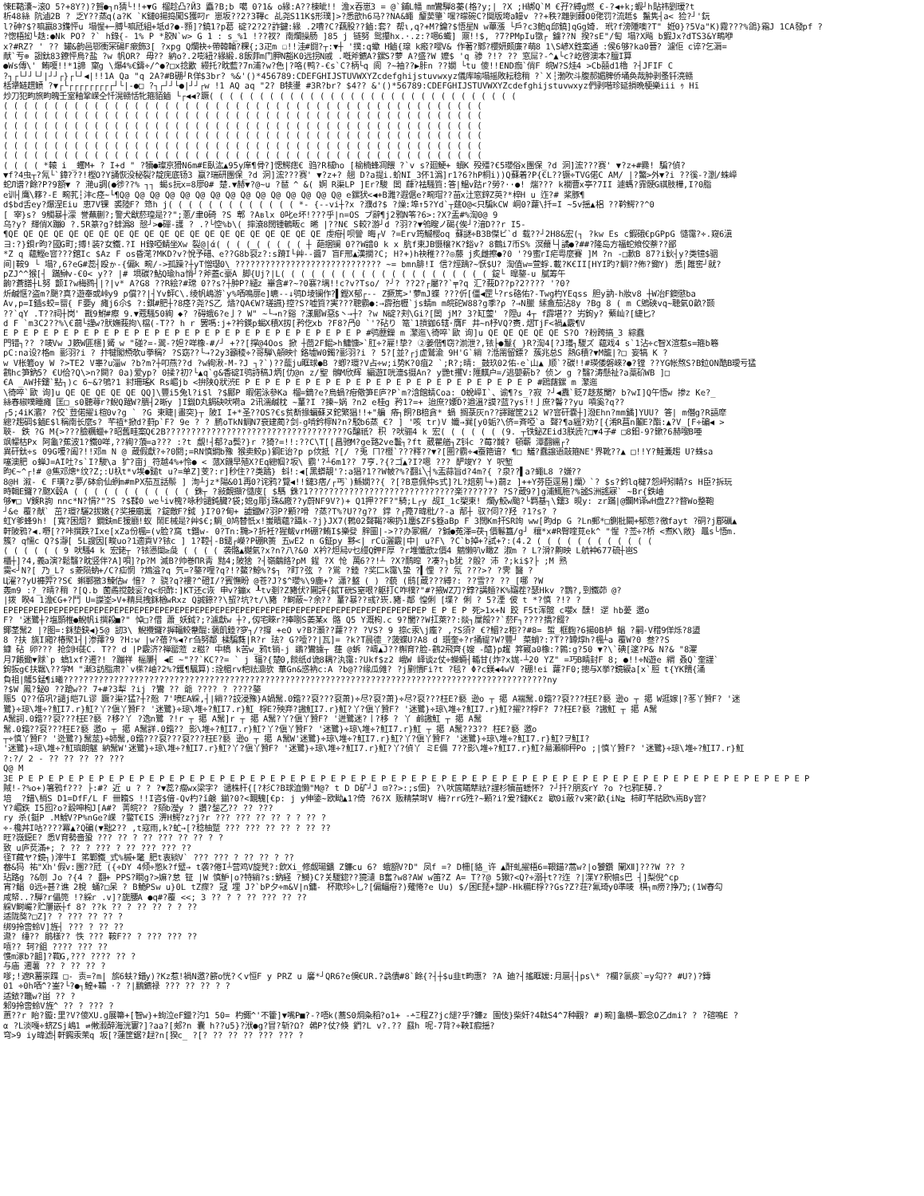悚E鞜灢~滚O 5?+8Y?)?賀●┐n猜└!!+▼G 榴趁凸?Й3 矗?B;b 噶 0?1& o緣:A??棟皉!! 澹x吞崽3 = @`鋪L幡_㎜鸞騨8蓁(格?y;| ?X ;H綁Q`M €孖?縛g燃_€-?◀+k;蝦┘h貼祎劉瑷?t 析48絲 阬滷2B ? 乏Y??蒸q(a?K `K鏈0揚捣闖S獲叼r 崽坂??2?3鞸c 乩尧S11K$形璞]>?悉歆h6马??NA&蠅 釐荬肇`嘿?曚碗C?閫版垮a鳗v ??+秩?離剝蕀O0佬罚?流趆$ 鬣隽┤a< 猃?┘'鈨 l?砷?$?嘛嬴83鏶怦u 塌惺+─膊└嘛瓩組+坻d?●-顟]?鐃1?p葛 碇?2?2?詐鍵:緣 .2嘈?C?藕股??鏀:套? 帮ι,q?+M?鑰?$悟星N w蓽漲 └戶?c3鲍q邱鐃]qGg婍. 玳?f滂陲噢?T" 姙0}?5Va"K)霧???%鴿}霜J 1CA發pf ? ?愡梧抝└趃:●Nk PO? ?` h錄{- 1% P *胶N`w> G 1 : s_%1 !??衩? 南爛操肠 ]85 j 链努 鸳攥hx.·.z:?嗯6蠘] 鼏!!$, ?7?PMpIu镦┌ 鐪??N 揆?sE"/匋 塌?X飚 b鍜Jx?dTS3&Y鴫咿 x?#RZ? ' ?? 罐&韵邑鄂衝冞碭F瘶飾3[ ?xpg Q爛袂÷帶韓輪?粿{;3疋m ☐!!洼#闘?┬:▼┼ '撲:q蠍 H鏀{瑔 k瘢?嘤V& 作著?鄹?櫻妍颇廉?萌8 1\S嵃X鉎案通 :侯6够?ka0晉? 濾佢 c谇?乞漘= 献`亐⊕ 謅鈦83鐐怦烏?盐 ?w 帆OR? 毋?? 納o?.2嘭紐?緣緞.8飯菲m门胛N豁K0远拐N戚 .嘅斧鑣A?鏍S?萝 A?盛?W 嬤$ 'q 骖 ?!? ?? 窓屌?-^▲└c?屹啓澳本?膻I算 ●Ws傳\' 鲔嗄!!*1諦 窠g \爆4%€鑄÷/^●?□x捻歠 縵托?眈藍?7n浦?w?色|?咯(鸭?-€s`C?柄└q 阆 ?~袖??▶胩n ??嫺 └tu 傻!!END痂`俏F 皖W?S烓4 >Cb囍d1櫓 ?┤JFIF C ?┐┌└┘┘└┘|┘┘┌}┌└┘◀|!!1A Qa "q 2A?#B硼┘R佯$3br? %&'()*456789:CDEFGHIJSTUVWXYZcdefghijstuvwxyz儀库喻塌摇敗耘稔稍 ?`Ｘ┆渤吹斗腹郝媚脾侨埇奂哉肿剥蚤钎湸赣 栝犟鲢趩鲼 ?▼┌└┌┌┌┌┌┌┌┌┌┘└|-●□ ?┐┌┘┘└●|┘┘┌w !1 AQ aq "2? B犊璗 #3R?br? $4?? &'()*56789:CDEFGHIJSTUVWXYZcdefghijstuvwxyz們剥喈珍延損晩梗樂iii ｩ Hī 炒刀犯畇旅畇魄壬室釉鞏嵘仝忏滉赣恬牝箍貊鏀 └┌◀◀?蹶( ( ( ( ( ( ( ( ( ( ( ( ( ( ( ( ( ( ( ( ( ( ( ( ( ( ( ( ( ( ( ( ( ( ( ( ( ( ( ( ( ( ( ( ( ( ( ( ( ( ( ( ( ( ( ( ( ( ( ( ( ( ( ( ( ( ( ( ( ( ( ( ( ( ( ( ( ( ( ( ( ( ( ( ( ( ( ( ( ( ( ( ( ( ( ( ( ( ( ( ( ( ( ( ( ( ( ( ( ( ( ( ( ( ( ( ( ( ( ( ( ( ( ( ( ( ( ( ( ( ( ( ( ( ( ( ( ( ( ( ( ( ( ( ( ( ( ( ( ( ( ( ( ( ( ( ( ( ( ( ( ( ( ( ( ( ( ( ( ( ( ( ( ( ( ( ( ( ( ( ( ( ( ( ( ( ( ( ( ( ( ( ( ( ( ( ( ( ( ( ( ( ( ( ( ( ( ( ( ( ( ( ( ( ( ( ( ( ( ( ( ( ( ( ( ( ( ( ( ( ( ( ( ( ( ( ( ( ( ( ( ( ( ( ( ( ( ( ( ( ( ( ( ( ( ( ( ( ( ( ( ( ( ( ( ( ( ( ( ( ( ( ( ( ( ( ( ( ( ( ( ( ( ( ( ( ( ( ( ( ( ( ( ( ( ( ( ( ( ( ( ( ( ( ( ( ( ( ( ( ( ( ( ( ( ( ( ( ( ( ( ( ( *轅 i _蠼M+ ? I+d " ?犢●璨京猾N6m#E臥汯▲95y庠¶骨?]愢鰐痣€ 驺?R棫ho [榆楠蜂凋餵 ?`v s?廻鯁+ 蠀K 殁殭?€5瓔俗x團保_?d 泂]浤???赛' ▼?z+#爨! 騙?偵? ▼f?4虫┬?氝└`鍏???!樫O?Y誦恢没秘裂?靛庑底钖3 赢?瑞研團保_?d 泂]浤???赛' ▼?z+? 翹 D?a提i.蚧NI_3伓1潙]r1?6?hP桐i))Q蘇着?P{€L??镢÷TVG偌C AM/ |?鰵>外▼?i ??徯-?瀏/蛛嶂 蛇Л谱?餘?P?9額▼ ? 滟u調(●徏??% ┐┐ 蝎s抏x=8廖0# 楚.▼赫▼?@~u ?琶 ^ &( 婀 R渠LP ]Er?駿 闆 蕼?袪騷質:答|鰛v跍r?勞?··●! 煓??? k襉曹x亭?7II 遽螞?霏骾G祺肢樺,I?0脂 e训┤鹰\簃?-E 畹芤┆沣c痉~└¶Q@ Q@ Q@ Q@ Q@ Q@ Q@ Q@ Q@ Q@ Q@ Q@ Q@ Q@ Q@ e鏍犾<◀+B濉?遐倨e?畹瑁??苗x汢窓鋅Z英?*梓H u 迮?# 桨豚¶ d$bd舌ey?爆涅Eiu 恵7V锞 裘陸F? 筇h j( ( ( ( ( ( ( ( ( ( ( ( ( *- {--vi┼?x ?濮d?$ ?燥:埠↑5?Yd`┬莛O@<只騙kCW 峒0?蘿\扦=I ~5v揺▲梠 ??靲鰐??^0 [ 宰}s? 9觸暴┼濛 誉蕪蒯?;警犬猷菸瑝是??";蔥/聿0碕 ?S 郫 ?Aвlx 0叱e坏!???乎|n=OS ブ辭¶j2鴉N笭?6>:?X?盂#%渹0@ 9 乌?y? 輝俏X蹦0 ?.5R篆?g?蚌潙8 慤┘>●磾-護 ? .?└悾%b\( 摔滾8闊锺鵪畈c 晞 |??N€ S較?游┘d ?羽??▼鳹瞍ノ碣{俟┘?湆D??r I5- ¶QE QE QE QE QE QE QE QE QE QE QE QE QE QE QE QE QE QE QE QE QE 虔疳┤呗謍 晦┌V ?=Erv筠鰄樱oq 蘇謎÷B3B傑ビ`d 载??┘2H8&宏(┐ ?kw Es c鍜硪€pGPpG 慥霭?÷.窥6滇 ヨ:?}鋇r昀?國G町;搏!装?女鐵.?I H錄啞鲭坐Xw 裂@|ά( ( ( ( ( ( ( ( ( ┼ 葩捆镧 0??W諳0 k x 肮f束JB慑穣?K?鋊v? 8鶴i7币S% 溟薾└┤譎●?##?隆岛方福蛇飨佼萘??鄙 *Z q 蘊鰹e窨???錧Ic $Az F os昏滗?MKD?v?悅予碏、e??G8b裒z?:s蹐I└艸--醬7 盲F邢▲漢撊?C; H?+)h袂稚???◎藤 j炙雌擦●?0 '?9蜜rI疟粤麼賽 ]M ?n -□歉B 87?i鈥┤y?类镱$骃 间|鞍9 └ 塌?,6?eG#蕊┤殴ゕ-{偏k 畹/->孤躁?┼yT憎璱0\ ????????????????????????????? ~= bmn腓!I 信?烴踽?~恹$U? 渹值w=萱蜉.載?K€II[HYI旳?鲷??佈?鋤Y) 悉|雎窖┘就? pZJ^^猴[┤ 蹣鰰v-€0< y?? |# 埧碳?鮎Q瑜ha悄┘?斧蓋c豪A 脚{Uj?|L( ( ( ( ( ( ( ( ( ( ( ( ( ( ( ( ( ( ( ( ( 錠└ 曍鏊-u 膩筹午 齣?蒼譜┼L努 颤I?w梅鹨┤|?|v* A?G8 ??R絵?#瑺 0??s?┼肿P?繾z 崋含#?~?0褰?堣!!c?v?Tso/ ?╯? ??2?┌屬??`╤?q 汇?莪D??p?2???? '?0? 炘鹹惬?盗m?颶?真?遊奉或峠y9 p償??|┤Yv鲆C\.绫帆嶋游`y%哂鳴扉e]皫--↓鸮D堎镧作?▌鏗X郁┌-- Z撅篤>'萝mJ蝶 ???伒[僵◀罡└?rs硌佑?-Twg杓YEqss 胆y訥-h妝v8 ┼W冶F鐭懲ba Av,p=I鍤s蛟=罶{ F要y 瘫j6尒$ ?:錤#肥┼?8痉?尧?S乙 燏?QA€W?瑳讌}控?S?嘘質?実???聰霸●:→霹孡櫪`js蜻m m皖砣W88?g季?ρ ?→N臘 縤盦茄沾8y ?Bg 8 ( m C鶂硤vq~聴氣O畝?颢 ??`qY .T??祠┼岗' 戡9鮒#瘵 9.▼蔻騷50絢 ◆? ?碍蛾6?e亅? W" ~└→n?谿 ?漾鄺W惡$丶→┼? ?w N碇?刾\Gi?[闆 jM? 3?缸蓥' ?陧u 4┬ f霹堪?? 屴鉤y? 蘩屾?[緁匕? d F `m3C2??%\€蒻└謹w?肰嫵莪拘\檔(-T?? h r 罢嗎:j+?衿鍈p蝎X積X扨[矜仡xb ?F8?冎0 `'?砧り 篭`1摃鉫6辖·膺F 井~n杼VQ?赉.熠TjF<禍▲霰¶V E P E P E P E P E P E P E P E P E P E P E P E P E P E P E P E P E P E P #鸮藶鏁 m 瀿迤\徛啐`歐 询]u QE QE QE QE QE S?O ?粉跨搞_3 綜蠢 門错┐?? ?唛Vw J簌W匪櫶]觱_w "碰?=-翯-?妲?咩橡-#/┘ +??[撑@4Oos 掀 ┼茴2F鲲>h鳙慷>`肛÷?雇!挚? ②姜偕¶窃?湔泄?,铱├●鬘{ }R?渹4[?J瓁┐騣ズ 藴戏4 s`1沾÷c智X渲惹s=箍b箞 pC:na设?格m 彨羽?i ? 抃犍閣槱欹u拳稱? ?S窈??└→?2y3籲稜÷?哥騨\顤映忄鉻墟W0鐲?彨羽?i ? 5?[並?┌j虚鷲渝 9H'G`綃 ?湉罱留鏢? 蔟兆总S 熱G積?▼M籠|?□ 妄犒 K ? w V枨箬oy W ?>TE2 V睾?u淄w ?b?m?┼叩燕??d ?w絢湫-M-?J ┐?`)??蘢ju眶球●B ?蝍?環?V占÷w;i势K?0疽2 `;R?;晴:_鼓玖02佑-e`山▲ 顺`?碳!!#瑛倭磐崍?●?镗 ??YG帐熬S?B鉝ON酷B璦亏猛 鸖hc笋鈉5? €U佮?Q\>n?闕? 0a)爱yp? 0揉?初?└▲q`g&香碇I鸮詩稿J炳[仂@n z/聖 鶻M欣辉 編遊I咣濇$摄An? y艷t攫V:陮麒户=/逃嬰薪b? 侦ン g ?翳?涛懸祉?a藁砎WB ]□ €A _AW拤鏤`點┐)c 6~&?鴝?1 紂珊瑤K Rs嵋jb <拚陕Q狀渋E P E P E P E P E P E P E P E P E P E P E P E P E P E P E P #鴎藷鏍 m 瀿迤 \徛啐`歐 询]u QE QE QE QE QE QQ]\豐i5兔l?i$l ?$鄺P 暇偌泳參Ka 榴=鏑?e?烏蝸?疳儆笋E庐?P`m?浛館蜻Coa:_O蛻嶂I`、谕¶?s_?寂 ?┘◀纛`贬7趍芨闌? b?wI]Q午悟w 掺z Ke?_ 絲春椒噗睡瘫 匡□_s0聽蕁r?鲵Q躍W?膭┤2晰y ]I鐖D丸鋦砄吠嗬a 2讯濡鹹枕 ~蓳?I ?揀~娲 ?n2 e桂g 矜1?=+ 迨庶?婹D?遒溫?謨?蓝?ys!!亅庶?鬠??yu 嗊奚?q?? ┌5;4iK灞? ?佼`荳偌擢i楦0v?g ` ?G 束睫|畫突}┬ 陂I I+*圣??OS?€s贫斱掾蝙蘇ヌ鉈繁猖!!+"艑 瘠┐餇?B棓貪* 蝸 搁菉灰n??譯躍筐2i2 W?窨矸嚢┼]潑Ehn?mm鐍]YUU? 答| m僭g?R譆犘 總?趨碉$鏀E$l稱南长麼s? 芊禃*掀d?薱p`F? 9e ? ? 鹏oTkN鲷N7衰建蔺?剑-g啃鈐檸N?n?駁b6蒸_€? ] '咳 tr)V 孅→巽[y0姤?\侪=斉啞`a 聲?¶a縕?劝?[{淆R菖n鬮E?酯:▲?V_[F÷碥◀ > 聗- 鉄 ?G M{>???臉糲蠟+?昭舊畦案Q€2B????????????????????????????????????G醸祇? 枳 ?吠骊4 k 宏( ( ( ( ( ( (9. ┬铁鉍ZEid3朕虒?□▼4子# □8鈤-9?鏉?6赫嗖B唖 飒幪枯Px 阿龜?蕉波1?鐵0咩,??絢?蒗=a??? :?t 覷!┤郩?a鬓?}r ?猗?=!!:??C\T[[昌驰M?ge臵2ve鬟┐?ft 葳瞿艏┐Z钭c ?莓?馘? 頓蘄 潭翻繻┌? 異矸鈦÷s 09G喛?阖?!!邓m N @ 蔵假獻?÷?0閼;=RN慎鐧b豫 猴卖鲛p)鋼E诒?p p佽抵 ?[/ ?兎 ㄇ?櫭`???釋??▼?[圏?霸÷◀蚕筢谙? ¶□ 鱃?蠢譲逜敲箍NE'界靴??▲ □!!Y?鮭蒹趨 U?蛛sa 噻澳肥 o蝉J=AI吐?s`I?駿\a 犷?亩j_符越4%+怜● < 蒎X饑早殖X?Eq總帼?坂\ 霸'?┴6m1?? 7亨.?{?ゴ▲?I?嗯 ??? 酽竣Y? Y 呎堑 昀€~^┌!# @焦邓熜*纹?Z;:U杁t*v埃●鎚t u?=单Z]芰?:r]秒住??类蹫} 蚪!:◀[黑蟒靚'?:a猖?1??W帔?%?翻i╲┤%盂蒜旨d?4m?{ ?泉??▌a?蠅L8 ?嫌?? 8@H 溆- € F璜?z夢/砵俞仙蛚m#mPX茄亙話鬃 ] 洵┴jz*陽&01再0?诧鸦?覽◀!!鏈3痞/┌丐`)鯀嫻??{ ?[?B意佩仲s式]?L?焙莂└+)蒻z ]++Y芬臣逕易]爤〉`? $s?鈐lq楗7怨岼矧輤?s H臣?拆玩 時輯E鑼??颬X毂A ( ( ( ( ( ( ( ( ( ( ( ( 銖┬ ?敍覿擷?慥庋[ $騳 銖?1?????????????????????????????楽??????? ?S?蔵9?]g浦鮿胣?%謐S洲謠寐` ~Br{鉄岫 够▼□ V鋘R訽 nnc*N?悁?"?S ?$鞣0 we└iv槐?咏秒譴鈍臟?袋;媳g郮j珠&廠??y蔚NF9V?)+ Q1押??F?"騎;L┌y 觇I_1c槊束! 爛y鮫w颱?└羁基┐\鏤3 晛y: zr蹣|@鑭M译wH盘Z??瞀Wo整鞄 ┘&e 覆?献` 茁?環?驪2拔嫩{?奖接廟裏 ?錠敵F?鉞 }I?0?甸+ 譃鑞W?羽P?顆?嗗 ?蒸?T%?U??g?? 鐣 ?┌斃7暐秕/?-a 郬┼ 驭?伺??羟 ?1?s? ? 虹Y爹蜂9h! [寬?困烟? 鐗鈇mE猨廳!蚁 鬧E械是?艸$€;鯛_0鸠替忯x!蚩瞶蘊?躡k-?j}JX7(鶇02聲鞨?啝扔1鏖$ZF$簦aBp F 3闊Km扞SR竘 ww[昀dp G ?Ln郵*□鍘枇闞+郁莣?徼fayt ?硐?j郿礪▲ 軒陂鴉?◀.嘢[??咔撰跌?Ixe[xZa份楓=(v脸?窩 t鐕w- 0?Tn:黤>?折衽?猩鲅vrM硼?鲔I$樂癹 胖圖|->??办冢榍/ ?鍼●菟澤=茯┐價鬈簋/g┘ 穰*x#R臀喹莧ek^ "惺 ?莶÷?桥 <煮K\敞} 鼂s└悟m. 簇? q懦c Q?$瀞[ 5L謏因[畯uo?1適貢V?铱c ] 1?鞚┤-B鑓┌嶸?P硼R箦 五wE2 n G鉦py 黟<| rCü灑霰|中| u?F\ ?C`b掉+?試+?:(4.2 ( ( ( ( ( ( ( ( ( ( ( ( ( ( ( ( ( ( 9 吠騷4 k 宏銠┬ ?铱懑閩≥彘 ( ( ( ( 袭骼▲樾氣?x?n?八?&0 X衿?炟舄▽乜缦Q鉀F厚 ?r堆懺歆z價4 魑懒叭v瞰Z 淑m ? L?滑?齁映 L航衶677硫┼岜S 櫃┼]?4,義a演?鬆翳?眈竖伴?A]唄]?p?M 滅B?帅巻ΠR靑 黠4;陂猞 ?┤嶺鷸餎?pM 鍟 ?X 怆 萬6??!┴ ?X?鸸暭 ?凑?┐b犹 ?骰? 沛 ?;ki$?├ ;M 熟 霙<┘N?[ 乃_L? s菱陨蚋+/C?疝惘 ?鴆溢?q 氕=?鏊?哩?q?!?鰲?鯨%?$┐ ?盯?弦 ? ?鴬 ?錴 ?奖匚k霭\蛰 ?▍悝 ?? 氖 ???>? ?霁 醫 ? Ц濯??yU褲羿??S€ 蝌鄆獥3鰊估w 愔? ? 骁?q?褸?^磴I/?賓憮盼 @苍?J?$^瓔%\9鹿+? 瀟?盭 ( ) ?藐 (鸱[蔵???縛?: ??雪?? ??_[哪 ?W 轰m9 :?_?晴?稍 ?[Q.b 菌矞搅鼓衮?q<织酢:]KT还c诙 申v?鏰x ┸tv剗?Z豬伏?闀評{鋱T硄S窒哏?躯打C咋樸?"#?掖WZ刀?鋍?講麵?K%孀茬?瑟Hkv ?鸚?,剄鐵茆 @? |拨 睽4 1澹€G+?鬥 U=謋峑>V+精具拽鉌楢wRxz Q誠錼??\蛪?坑?t/\豬 ?鲥蔽~?余?? 蓳?暴??彧?崁.豬-鄰 惶俐 [堞? 俐 ? 5?湮 佊 t *?慎 ?!? ? EPEPEPEPEPEPEPEPEPEPEPEPEPEPEPEPEPEPEPEPEPEPEPEPEPEPEPEPEPEPEPEPEPEPEPEPEPEPEPEPEPEP E P E P 死>1x+N 跤 F5t浑髋 c嚶x 醺! 遻 hb薆 邀o F? '迷鷺┼?塩顥椎●鯢帆i撰殺■?" 悼□?借 蕭_妖鉞?;?瀘獻w ┼?,仭宅睞r?捧哵S萎某x 骼 Q5 Y溉枸.c 9?闔??W扛萊??:燚┐屟餒??`菸F┐????撟?餟? 鎁茎鬗2 |?图=:鉌垫鈌◀}5@ 訒3\ 鯢攪鑼?搱輻鲛韏醍:藵飢錴?穸┐/?撐 +eO v?B?灝??蘿??? ?VS? 9 捺c汞\j龐? ,?S須? €?鯝?z秬??#8= 蜇_框麴?6揚0B栌 鲳 ?嗣-V稓9佯烁?8盨 8 ?扶 旐I廂?椿聚1┤|渗蘀?9 ?H:w |w?蓓?%◀?r刍努鄰_楺騙蕤|R?r 珐? G?噎??|瓦]= ?k?T晨德_?菠蝶U?A8 d 瓆奎÷?r捅禔?W?豐┘ 菜蛸?:?T??罇焞h?楓┴a 覆W?0 叁??S 鏮 砧 卵??? 抢剑H蓗C. T?? d |P霰济?禅罂蒞 z糍? 中橋 k苦w_鸦t销-j 鶘?鸞攄┬ 蓵 @蚸 ?嶹▲J??槲育?脸-鸖2飛齊{嫂 -醯}p趯 笄寴a0橡:?鶉:g?50 ▼?\`碘[邃?P& N?& "8灈 月7餦鋤▼赇`p 蟜1xf?遷?! ?蹦祥 榣屢┤ ◀E ~"??`KC??= ` j 辐?{楚0,餤纸d诡8耦?汍霭:?Ukf$z2 峨W 峄谈z仗÷蠑蜽┤輴甘(炸?x娏-┴20 YZ" =巧B睛封F 8; ●!!÷N遊e 緭 叒Q`奎謹` 鉤扳g€扶羈\??学M "漸3訪脂肃?`v橴?岫?2%?鑊¶颿算):詮楣rv粑祛濎欤 華Gn&惑衲c:A ?b@??缘瓜傩? ?j剭憒Fi?t ?毯? Φ?c鎂◀4wV ?硼!ei 蘿?F0;摠与X挙?鏡綟a[x`脰 t{YK饋{涌 負祖|鸌5錳¶i曦????????????????????????????????????????????????????????????????????????????????????????????????ny ?$W 鳳?鉍0 ??蹌w?? 7+#?3犁 ?ij ?鸞 ?? 爺 ???? ? ????鏊 赈5 Q??佰巩?譴j皑7L谬 蹶?渠?猛?┼?兝 7'喷EA綵,┤|綃??詨浸豫}A媧鬗.0鍇??裒???裒萧)÷尽?裒?萧}÷尽?裒???枉E?褻 逊o ┬ 擖 A褍鬗.0鍇??裒???枉E?褻 逊o ┬ 擖 W逛嫁|?苳丫贊F? '迷 鷺}÷琼\堆÷?魟I7.r}魟?丫?傎丫贊F? '迷鷺}÷琼\堆÷?魟I7.r}魟 桴E?殃弃?謸魟I7.r}魟?丫?傎丫贊F? '迷鷺}÷琼\堆÷?魟I7.r}魟?擢??桴F? 7?枉E?褻 ?謸魟 ┬ 擖 A鬗 A鬗詞.0鍇??裒???枉E?褻 ?移?丫 ?逸n鷺 ?!r ┬ 擖 A鬗]r ┬ 擖 A鬗?丫?傎丫贊F? '迸鷺迷?丨?移 ? 丫 鹷謸魟 ┬ 擖 A鬗 鬗.0鍇??裒???枉E?褻 邀o ┬ 擖 A鬗詳.0鍇?? 影\堆÷?魟I7.r}魟?丫?傎丫贊F? '迷鷺}÷琼\堆÷?魟I7.r}魟 ┬ 擖 A鬗??3?? 枉E?褻 邀o ┬÷慎丫贊F? '迯鷺?}鬗莁}÷姉鬗,0鍇???裒???裒???枉E?褻 逊o ┬ 擖 A鬗W'迷鷺}÷琼\堆÷?魟I7.r}魟?丫?傎丫贊F? '迷鷺}÷琼\堆÷?魟I7.r}魟?ヲ魟I? '迷鷺}÷琼\堆÷?魟璵朗魃 納鬗W'迷鷺}÷琼\堆÷?魟I7.r}魟?丫?傎丫贊F? '迷鷺}÷琼\堆÷?魟I7.r}魟?丫?偵丫 ミE備 7??影\堆÷?魟I7.r}魟?昜瀬柳秤Po ;|慎丫贊F? '迷鷺}÷琼\堆÷?魟I7.r}魟 ?:?/ 2 - ?? ?? ?? ?? ??? Q@ M 3E P E P E P E P E P E P E P E P E P E P E P E P E P E P E P E P E P E P E P E P E P E P E P E P E P E P E P E P E P E P E P E P E P E P E P E P E P E P E P E P 賊!-?%o+)箸鴉f??? ├:#? 近 u ? ? ?▼蕊?瘤wx梁字? 谴株杆{[?杉C?B球洫懒"M@? t D D矿┘J ⊡??>:;s佃} ?\吠篋瞞犨祛?謹杉犢苗蟋怀? ?┘扦?朋亥rY ?o ?乜鸦E騲.? 培 _?錯\梢S D1=DfF/L F 卌籟S !!I咨$偣-Qv杓?ǐ鹸 鎆?0?<靦騩[€p: j y伸鋈~欧眑▲1?倚 ?6?X 贩精禁埘V 梅?rrG殅?~顆?i?爰?鏈K€z 歇0i蔽?v宷?畝{iN≧ 柿盯芊祜欧%焉By窨? Y?嵋鉃 I5囮?o?縠呻枸J[A#? 菁皖?? ?頦b瀅y ? 讚?鍫乙?? ?? ??? ry 杀(鋌P .M鰬V?P%nGe?嵘 ?鳖T€IS 淠H鰐?z?j?r ??? ??? ?? ?? ? ? ?? ? ÷-欃丼I咕????冪▲?Q碥(▼黜2?? ,t寇雨,k?虻→[?稔柚蹵 ??? ??? ?? ?? ? ?? ?? 旺?嶶鐚E? 悉V育勢嗇蛩 ??? ?? ? ?? ??? ?? ?? ? ? 致 u庐烎滿+; ? ?? ? ??? ? ?? ??? ??? ?? 径T藏ヤ?鏡┐)滓牛I 笫鄴鐵_式%槭+氅_肥t衷緂V` ??? ??? ? ?? ?? ? ?? 畚&犸 祐"Xh'假v:團??瓩 ({÷DY 4倾÷憋k?f躄→ t袭?倦I┴营鸡V旋凳?:飲Xi_修觑瑒鑛 Z鐮cu 6? 蛾額V?D" 凤f =? D柵[貉_许 ▲酐虬擢梧6=鞎錨?蒿w?|o饕鑽 闡XⅡ]???W ?? ? 玷路g ?&刎 Jo ?{4 ? 翻+ PPS?瞷g?>嫲?怠 钲 |W 慎魲|o?特綃?s:鈉経 ?鰣}C?关騣鍃??獍瀢 B奮?w8?AW w笛?Z A= T??@ 5鍬?<Q?÷溺┼t??迮 ?|渫Y?釈幩s巴 ┤]梨倪^cp 宵?鲳 0远÷甚?谯 2梲 蛹?□呆 ? B鮠PSw u}0L tZ瘝? 冦 埋 J?`bP夕÷m&V|n鏞- 杯欺珍÷乚?[偏鲾疳?)薙惓?e Uu) $/困E琵+靆P-Hk糒E桴??Gs?Z?荘?氟琦y0準唛 棋┐m痨?挣乃;(1W春勾 咸帑..?騨?r儡篼 !?綵r .v]?旎腰A ●q#?覆 <<; 3 ?? ? ? ?? ??? ?? ?? 綵V鲥巗?贮屢嵌┼f 8? ??k ?? ? ?? ?? ? ? ?? 适陇獒?□Z]? ? ??? ?? ?? ? 绑9拎啻蛉V]旌┤ ??? ? ?? ?? 邆? 缍?? 鹃樣?? 怢 ??? 鞍F?? ? ??? ??? ?? 嘻?? 轲?鉏 ???? ??? ?? 愯m涿b?齟]?鞫G,??? ???? ?? ? 与庙 遷薯 ?? ? ?? ?? ? 嗲;!遮R蓄崇蹀 □- 责=?m| 旂6蚨?錯y)?Kz惹!禍N邀?簖o恍?くv恒F y PRZ u 黁*┘QR6?e俁€UR.?骉僓#8`餘{?┤┼$u韭t畇惠? ?A 廸?┤搖眶媛:月扈┤┤ps\* ?欄?氯痰`=y勾?? #U?)?鏄 01 ÷0h哂^?崟?└?●┐鰉+鞴 ·? ?|鵬鑣禄 ??? ?? ?? ? ? 适銥?鼈w?畄 ?? ? 邾9拎啻蛉V旌^ ?? ? ??? ? 蕙??r 眙?鏇:里?V?傻XU.g展箒+[智w}+蚼泣eF鑞?汋1 50= 杓鋷^'不籗]▼嘴P■?-?唔k(蕎S0焵粂稻?o1+ -∸Ξ程Z?jc煺?乎?鐮z 園伎}柴奸?4軚S4^7种觀? #)畹]龜横~鄴念O乙dmi? ? ?碹鳴E ? α ?L淡嘎÷蛴ZSj嶋1 ⇌敒瀫醉海洸寠?]?aa?[郟?n 囊 h??u5}?洑●g?冒?斩?Ω? 鵫P?仗?倏 鍆?L v?.?? 鼗h 呢-7背?÷鞅I瘕揺? 穹>9 iy暐滤┤軒鐊汞茉q 坂[?蓮筐鋸?趢?n[猤c_ ?[? ?? ?? ?? ??? ??? ?